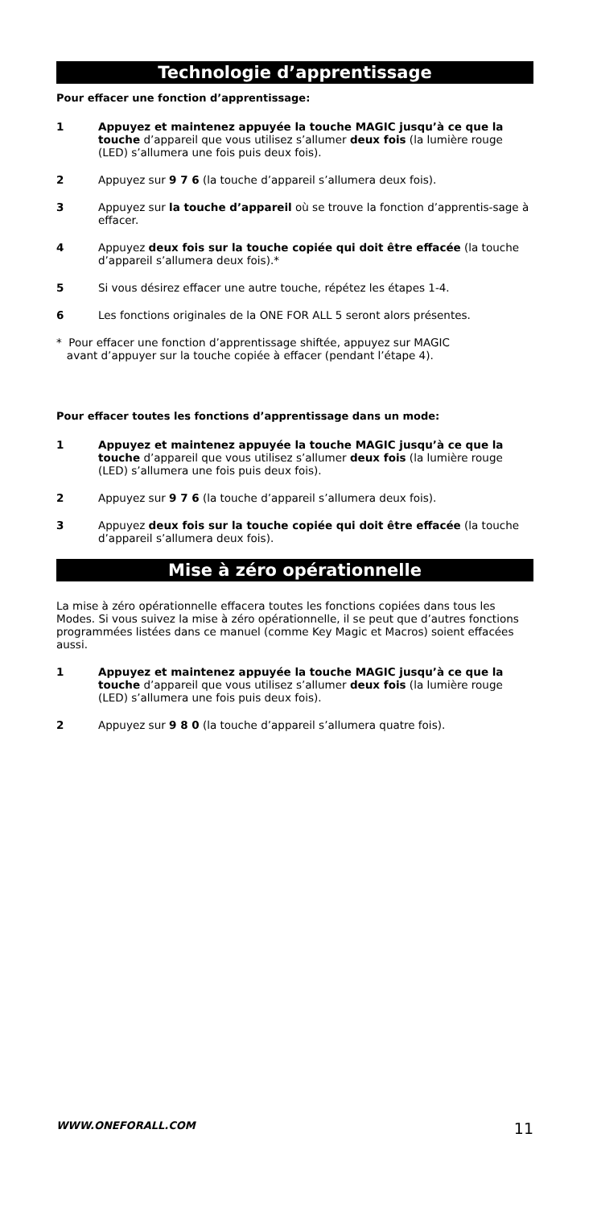Technologie d’apprentissage
Pour effacer une fonction d’apprentissage:
1 Appuyez et maintenez appuyée la touche MAGIC jusqu’à ce que la touche d’appareil que vous utilisez s’allumer deux fois (la lumière rouge (LED) s’allumera une fois puis deux fois).
2 Appuyez sur 9 7 6 (la touche d’appareil s’allumera deux fois).
3 Appuyez sur la touche d’appareil où se trouve la fonction d’apprentis-sage à effacer.
4 Appuyez deux fois sur la touche copiée qui doit être effacée (la touche d’appareil s’allumera deux fois).*
5 Si vous désirez effacer une autre touche, répétez les étapes 1-4.
6 Les fonctions originales de la ONE FOR ALL 5 seront alors présentes.
* Pour effacer une fonction d’apprentissage shiftée, appuyez sur MAGIC
avant d’appuyer sur la touche copiée à effacer (pendant l’étape 4).
Pour effacer toutes les fonctions d’apprentissage dans un mode:
1 Appuyez et maintenez appuyée la touche MAGIC jusqu’à ce que la touche d’appareil que vous utilisez s’allumer deux fois (la lumière rouge (LED) s’allumera une fois puis deux fois).
2 Appuyez sur 9 7 6 (la touche d’appareil s’allumera deux fois).
3 Appuyez deux fois sur la touche copiée qui doit être effacée (la touche d’appareil s’allumera deux fois).
Mise à zéro opérationnelle
La mise à zéro opérationnelle effacera toutes les fonctions copiées dans tous les Modes. Si vous suivez la mise à zéro opérationnelle, il se peut que d’autres fonctions programmées listées dans ce manuel (comme Key Magic et Macros) soient effacées aussi.
1 Appuyez et maintenez appuyée la touche MAGIC jusqu’à ce que la touche d’appareil que vous utilisez s’allumer deux fois (la lumière rouge (LED) s’allumera une fois puis deux fois).
2 Appuyez sur 9 8 0 (la touche d’appareil s’allumera quatre fois).
WWW.ONEFORALL.COM 11